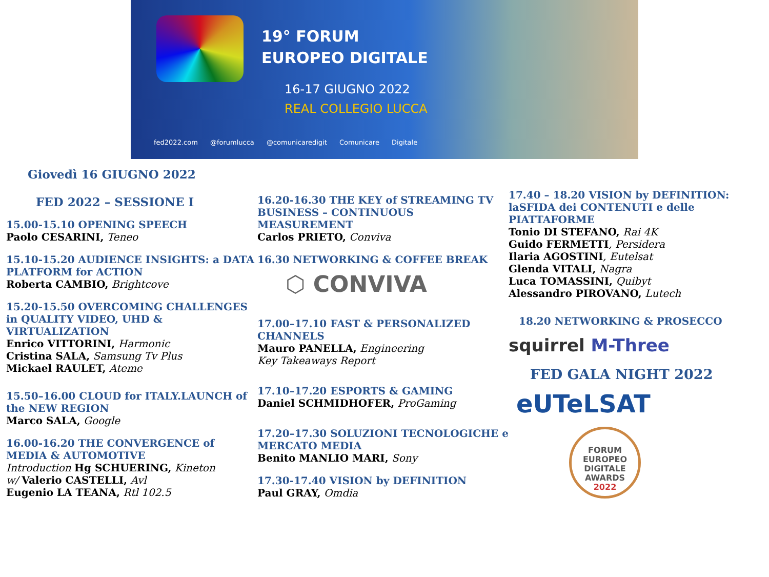19° FORUM
EUROPEO DIGITALE
16-17 GIUGNO 2022
REAL COLLEGIO LUCCA
fed2022.com @forumlucca @comunicaredigit Comunicare Digitale
Giovedì 16 GIUGNO 2022
FED 2022 – SESSIONE I
15.00-15.10 OPENING SPEECH
Paolo CESARINI, Teneo
15.10-15.20 AUDIENCE INSIGHTS: a DATA PLATFORM for ACTION
Roberta CAMBIO, Brightcove
15.20-15.50 OVERCOMING CHALLENGES in QUALITY VIDEO, UHD & VIRTUALIZATION
Enrico VITTORINI, Harmonic
Cristina SALA, Samsung Tv Plus
Mickael RAULET, Ateme
15.50–16.00 CLOUD for ITALY.LAUNCH of the NEW REGION
Marco SALA, Google
16.00-16.20 THE CONVERGENCE of MEDIA & AUTOMOTIVE
Introduction Hg SCHUERING, Kineton
w/ Valerio CASTELLI, Avl
Eugenio LA TEANA, Rtl 102.5
16.20-16.30 THE KEY of STREAMING TV BUSINESS – CONTINUOUS MEASUREMENT
Carlos PRIETO, Conviva
16.30 NETWORKING & COFFEE BREAK
⬡ CONVIVA
17.00–17.10 FAST & PERSONALIZED CHANNELS
Mauro PANELLA, Engineering
Key Takeaways Report
17.10–17.20 ESPORTS & GAMING
Daniel SCHMIDHOFER, ProGaming
17.20–17.30 SOLUZIONI TECNOLOGICHE e MERCATO MEDIA
Benito MANLIO MARI, Sony
17.30-17.40 VISION by DEFINITION
Paul GRAY, Omdia
17.40 – 18.20 VISION by DEFINITION: laSFIDA dei CONTENUTI e delle PIATTAFORME
Tonio DI STEFANO, Rai 4K
Guido FERMETTI, Persidera
Ilaria AGOSTINI, Eutelsat
Glenda VITALI, Nagra
Luca TOMASSINI, Quibyt
Alessandro PIROVANO, Lutech
18.20 NETWORKING & PROSECCO
squirrel M-Three
FED GALA NIGHT 2022
eUTeLSAT
FORUM
EUROPEO
DIGITALE
AWARDS
2022